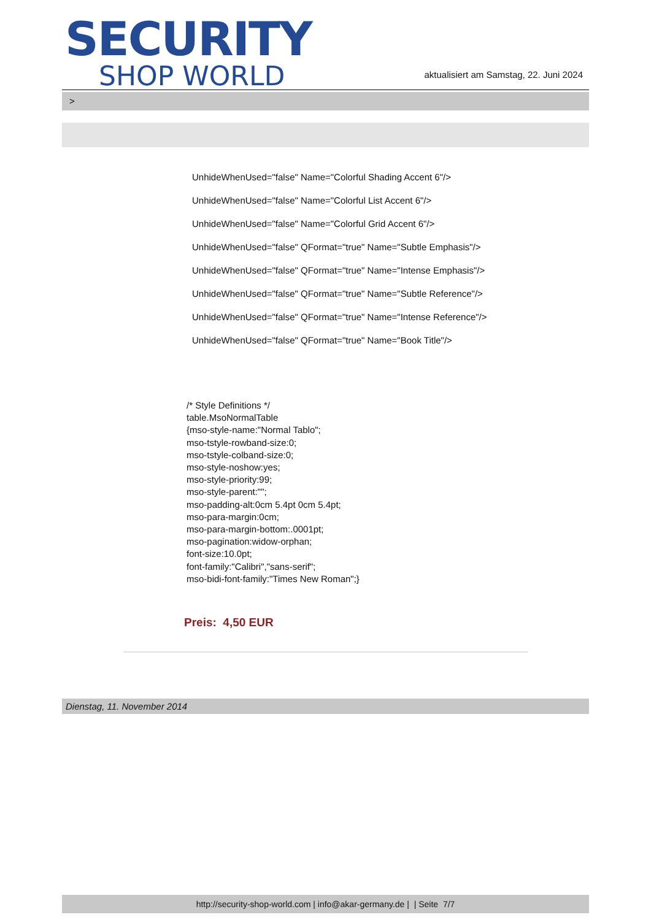SECURITY
SHOP WORLD
aktualisiert am Samstag, 22. Juni 2024
>
UnhideWhenUsed="false" Name="Colorful Shading Accent 6"/>
UnhideWhenUsed="false" Name="Colorful List Accent 6"/>
UnhideWhenUsed="false" Name="Colorful Grid Accent 6"/>
UnhideWhenUsed="false" QFormat="true" Name="Subtle Emphasis"/>
UnhideWhenUsed="false" QFormat="true" Name="Intense Emphasis"/>
UnhideWhenUsed="false" QFormat="true" Name="Subtle Reference"/>
UnhideWhenUsed="false" QFormat="true" Name="Intense Reference"/>
UnhideWhenUsed="false" QFormat="true" Name="Book Title"/>
/* Style Definitions */
table.MsoNormalTable
{mso-style-name:"Normal Tablo";
mso-tstyle-rowband-size:0;
mso-tstyle-colband-size:0;
mso-style-noshow:yes;
mso-style-priority:99;
mso-style-parent:"";
mso-padding-alt:0cm 5.4pt 0cm 5.4pt;
mso-para-margin:0cm;
mso-para-margin-bottom:.0001pt;
mso-pagination:widow-orphan;
font-size:10.0pt;
font-family:"Calibri","sans-serif";
mso-bidi-font-family:"Times New Roman";}
Preis: 4,50 EUR
Dienstag, 11. November 2014
http://security-shop-world.com | info@akar-germany.de | | Seite 7/7